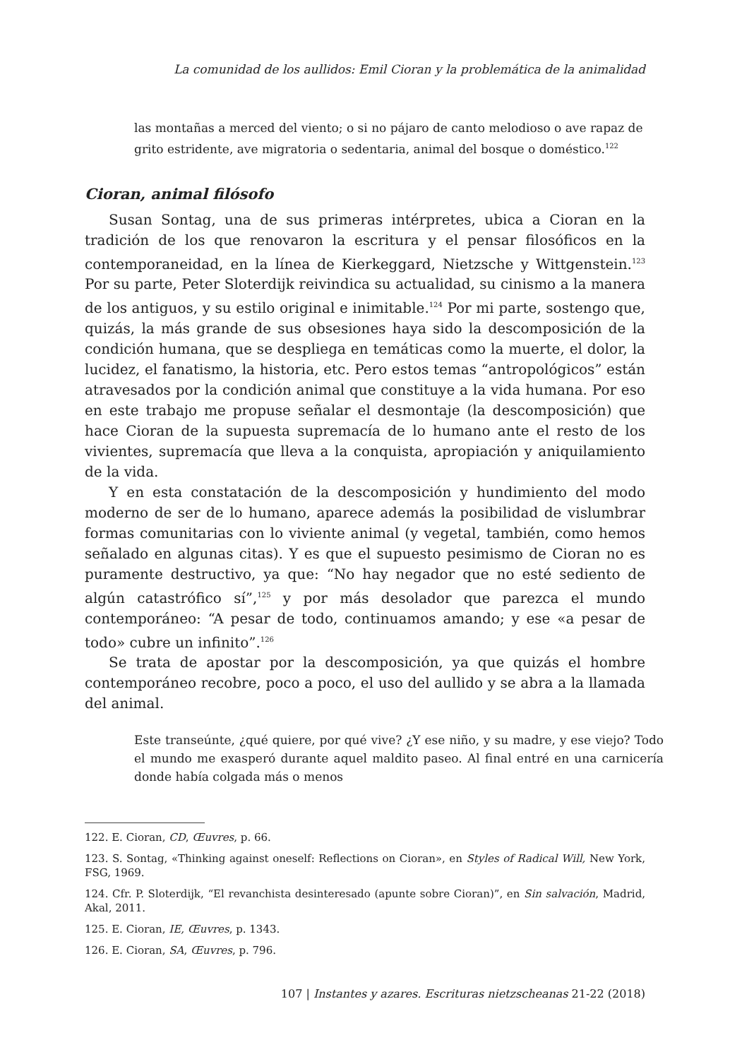La comunidad de los aullidos: Emil Cioran y la problemática de la animalidad
las montañas a merced del viento; o si no pájaro de canto melodioso o ave rapaz de grito estridente, ave migratoria o sedentaria, animal del bosque o doméstico.<sup>122</sup>
Cioran, animal filósofo
Susan Sontag, una de sus primeras intérpretes, ubica a Cioran en la tradición de los que renovaron la escritura y el pensar filosóficos en la contemporaneidad, en la línea de Kierkeggard, Nietzsche y Wittgenstein.<sup>123</sup> Por su parte, Peter Sloterdijk reivindica su actualidad, su cinismo a la manera de los antiguos, y su estilo original e inimitable.<sup>124</sup> Por mi parte, sostengo que, quizás, la más grande de sus obsesiones haya sido la descomposición de la condición humana, que se despliega en temáticas como la muerte, el dolor, la lucidez, el fanatismo, la historia, etc. Pero estos temas “antropológicos” están atravesados por la condición animal que constituye a la vida humana. Por eso en este trabajo me propuse señalar el desmontaje (la descomposición) que hace Cioran de la supuesta supremacía de lo humano ante el resto de los vivientes, supremacía que lleva a la conquista, apropiación y aniquilamiento de la vida.
Y en esta constatación de la descomposición y hundimiento del modo moderno de ser de lo humano, aparece además la posibilidad de vislumbrar formas comunitarias con lo viviente animal (y vegetal, también, como hemos señalado en algunas citas). Y es que el supuesto pesimismo de Cioran no es puramente destructivo, ya que: “No hay negador que no esté sediento de algún catastrófico sí”,<sup>125</sup> y por más desolador que parezca el mundo contemporáneo: “A pesar de todo, continuamos amando; y ese «a pesar de todo» cubre un infinito”.<sup>126</sup>
Se trata de apostar por la descomposición, ya que quizás el hombre contemporáneo recobre, poco a poco, el uso del aullido y se abra a la llamada del animal.
Este transeúnte, ¿qué quiere, por qué vive? ¿Y ese niño, y su madre, y ese viejo? Todo el mundo me exasperó durante aquel maldito paseo. Al final entré en una carnicería donde había colgada más o menos
122. E. Cioran, CD, Œuvres, p. 66.
123. S. Sontag, «Thinking against oneself: Reflections on Cioran», en Styles of Radical Will, New York, FSG, 1969.
124. Cfr. P. Sloterdijk, “El revanchista desinteresado (apunte sobre Cioran)”, en Sin salvación, Madrid, Akal, 2011.
125. E. Cioran, IE, Œuvres, p. 1343.
126. E. Cioran, SA, Œuvres, p. 796.
107 | Instantes y azares. Escrituras nietzscheanas 21-22 (2018)